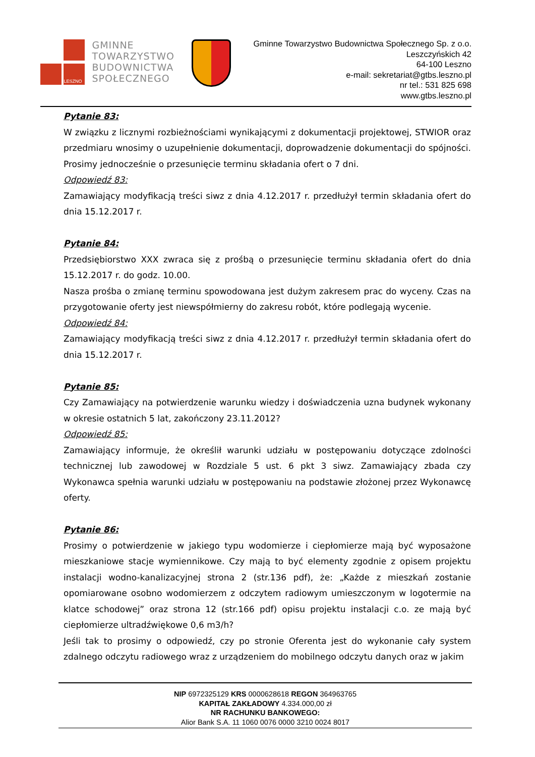LESZNO
GMINNE
TOWARZYSTWO
BUDOWNICTWA
SPOŁECZNEGO
Gminne Towarzystwo Budownictwa Społecznego Sp. z o.o.
Leszczyńskich 42
64-100 Leszno
e-mail: sekretariat@gtbs.leszno.pl
nr tel.: 531 825 698
www.gtbs.leszno.pl
Pytanie 83:
W związku z licznymi rozbieżnościami wynikającymi z dokumentacji projektowej, STWIOR oraz przedmiaru wnosimy o uzupełnienie dokumentacji, doprowadzenie dokumentacji do spójności. Prosimy jednocześnie o przesunięcie terminu składania ofert o 7 dni.
Odpowiedź 83:
Zamawiający modyfikacją treści siwz z dnia 4.12.2017 r. przedłużył termin składania ofert do dnia 15.12.2017 r.
Pytanie 84:
Przedsiębiorstwo XXX zwraca się z prośbą o przesunięcie terminu składania ofert do dnia 15.12.2017 r. do godz. 10.00.
Nasza prośba o zmianę terminu spowodowana jest dużym zakresem prac do wyceny. Czas na przygotowanie oferty jest niewspółmierny do zakresu robót, które podlegają wycenie.
Odpowiedź 84:
Zamawiający modyfikacją treści siwz z dnia 4.12.2017 r. przedłużył termin składania ofert do dnia 15.12.2017 r.
Pytanie 85:
Czy Zamawiający na potwierdzenie warunku wiedzy i doświadczenia uzna budynek wykonany w okresie ostatnich 5 lat, zakończony 23.11.2012?
Odpowiedź 85:
Zamawiający informuje, że określił warunki udziału w postępowaniu dotyczące zdolności technicznej lub zawodowej w Rozdziale 5 ust. 6 pkt 3 siwz. Zamawiający zbada czy Wykonawca spełnia warunki udziału w postępowaniu na podstawie złożonej przez Wykonawcę oferty.
Pytanie 86:
Prosimy o potwierdzenie w jakiego typu wodomierze i ciepłomierze mają być wyposażone mieszkaniowe stacje wymiennikowe. Czy mają to być elementy zgodnie z opisem projektu instalacji wodno-kanalizacyjnej strona 2 (str.136 pdf), że: „Każde z mieszkań zostanie opomiarowane osobno wodomierzem z odczytem radiowym umieszczonym w logotermie na klatce schodowej” oraz strona 12 (str.166 pdf) opisu projektu instalacji c.o. ze mają być ciepłomierze ultradźwiękowe 0,6 m3/h?
Jeśli tak to prosimy o odpowiedź, czy po stronie Oferenta jest do wykonanie cały system zdalnego odczytu radiowego wraz z urządzeniem do mobilnego odczytu danych oraz w jakim
NIP 6972325129 KRS 0000628618 REGON 364963765
KAPITAŁ ZAKŁADOWY 4.334.000,00 zł
NR RACHUNKU BANKOWEGO:
Alior Bank S.A. 11 1060 0076 0000 3210 0024 8017